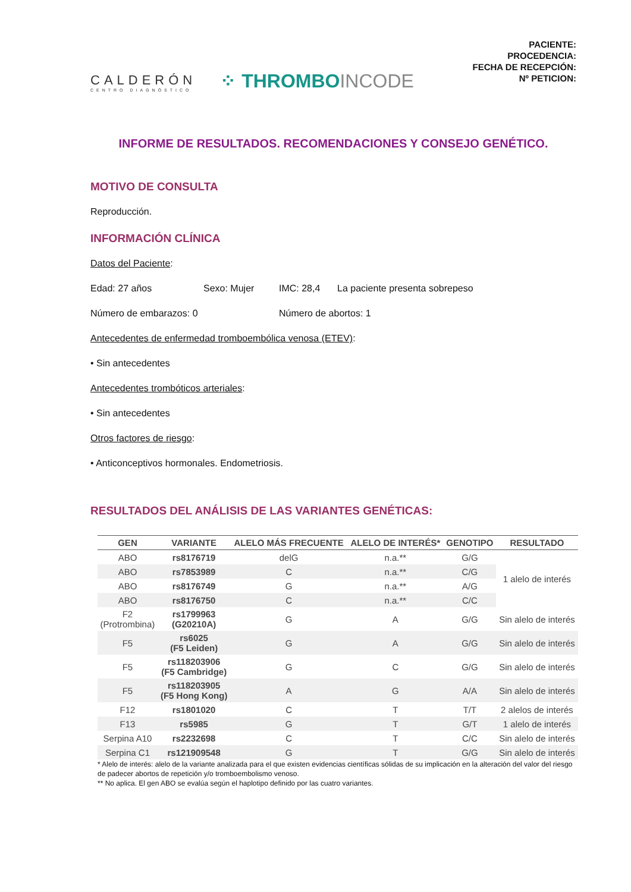CALDERÓN
CENTRO DIAGNÓSTICO
⁘ THROMBOINCODE
PACIENTE:
PROCEDENCIA:
FECHA DE RECEPCIÓN:
Nº PETICION:
INFORME DE RESULTADOS. RECOMENDACIONES Y CONSEJO GENÉTICO.
MOTIVO DE CONSULTA
Reproducción.
INFORMACIÓN CLÍNICA
Datos del Paciente:
Edad: 27 años Sexo: Mujer IMC: 28,4 La paciente presenta sobrepeso
Número de embarazos: 0 Número de abortos: 1
Antecedentes de enfermedad tromboembólica venosa (ETEV):
• Sin antecedentes
Antecedentes trombóticos arteriales:
• Sin antecedentes
Otros factores de riesgo:
• Anticonceptivos hormonales. Endometriosis.
RESULTADOS DEL ANÁLISIS DE LAS VARIANTES GENÉTICAS:
| GEN | VARIANTE | ALELO MÁS FRECUENTE | ALELO DE INTERÉS* | GENOTIPO | RESULTADO |
| --- | --- | --- | --- | --- | --- |
| ABO | rs8176719 | delG | n.a.** | G/G | 1 alelo de interés |
| ABO | rs7853989 | C | n.a.** | C/G | |
| ABO | rs8176749 | G | n.a.** | A/G | |
| ABO | rs8176750 | C | n.a.** | C/C | |
| F2 (Protrombina) | rs1799963 (G20210A) | G | A | G/G | Sin alelo de interés |
| F5 | rs6025 (F5 Leiden) | G | A | G/G | Sin alelo de interés |
| F5 | rs118203906 (F5 Cambridge) | G | C | G/G | Sin alelo de interés |
| F5 | rs118203905 (F5 Hong Kong) | A | G | A/A | Sin alelo de interés |
| F12 | rs1801020 | C | T | T/T | 2 alelos de interés |
| F13 | rs5985 | G | T | G/T | 1 alelo de interés |
| Serpina A10 | rs2232698 | C | T | C/C | Sin alelo de interés |
| Serpina C1 | rs121909548 | G | T | G/G | Sin alelo de interés |
* Alelo de interés: alelo de la variante analizada para el que existen evidencias científicas sólidas de su implicación en la alteración del valor del riesgo de padecer abortos de repetición y/o tromboembolismo venoso.
** No aplica. El gen ABO se evalúa según el haplotipo definido por las cuatro variantes.